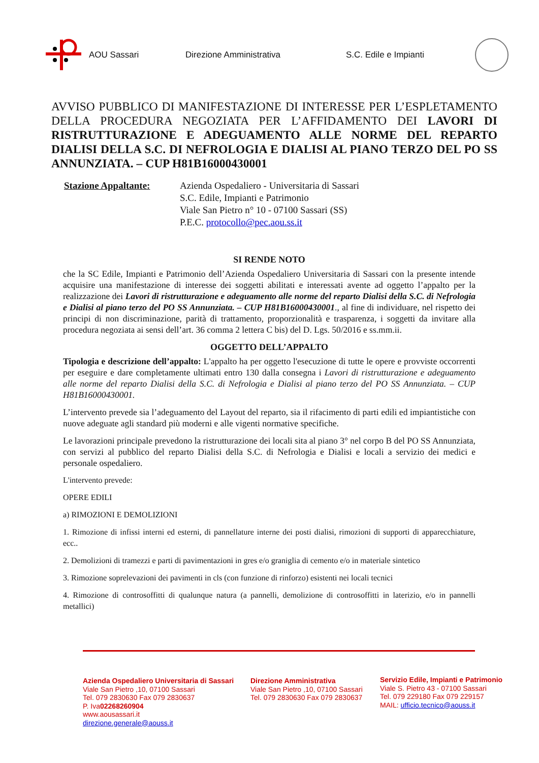AOU Sassari Direzione Amministrativa S.C. Edile e Impianti
AVVISO PUBBLICO DI MANIFESTAZIONE DI INTERESSE PER L’ESPLETAMENTO DELLA PROCEDURA NEGOZIATA PER L’AFFIDAMENTO DEI LAVORI DI RISTRUTTURAZIONE E ADEGUAMENTO ALLE NORME DEL REPARTO DIALISI DELLA S.C. DI NEFROLOGIA E DIALISI AL PIANO TERZO DEL PO SS ANNUNZIATA. – CUP H81B16000430001
Stazione Appaltante: Azienda Ospedaliero - Universitaria di Sassari
S.C. Edile, Impianti e Patrimonio
Viale San Pietro n° 10 - 07100 Sassari (SS)
P.E.C. protocollo@pec.aou.ss.it
SI RENDE NOTO
che la SC Edile, Impianti e Patrimonio dell’Azienda Ospedaliero Universitaria di Sassari con la presente intende acquisire una manifestazione di interesse dei soggetti abilitati e interessati avente ad oggetto l’appalto per la realizzazione dei Lavori di ristrutturazione e adeguamento alle norme del reparto Dialisi della S.C. di Nefrologia e Dialisi al piano terzo del PO SS Annunziata. – CUP H81B16000430001., al fine di individuare, nel rispetto dei principi di non discriminazione, parità di trattamento, proporzionalità e trasparenza, i soggetti da invitare alla procedura negoziata ai sensi dell’art. 36 comma 2 lettera C bis) del D. Lgs. 50/2016 e ss.mm.ii.
OGGETTO DELL’APPALTO
Tipologia e descrizione dell’appalto: L'appalto ha per oggetto l'esecuzione di tutte le opere e provviste occorrenti per eseguire e dare completamente ultimati entro 130 dalla consegna i Lavori di ristrutturazione e adeguamento alle norme del reparto Dialisi della S.C. di Nefrologia e Dialisi al piano terzo del PO SS Annunziata. – CUP H81B16000430001.
L’intervento prevede sia l’adeguamento del Layout del reparto, sia il rifacimento di parti edili ed impiantistiche con nuove adeguate agli standard più moderni e alle vigenti normative specifiche.
Le lavorazioni principale prevedono la ristrutturazione dei locali sita al piano 3° nel corpo B del PO SS Annunziata, con servizi al pubblico del reparto Dialisi della S.C. di Nefrologia e Dialisi e locali a servizio dei medici e personale ospedaliero.
L'intervento prevede:
OPERE EDILI
a) RIMOZIONI E DEMOLIZIONI
1. Rimozione di infissi interni ed esterni, di pannellature interne dei posti dialisi, rimozioni di supporti di apparecchiature, ecc..
2. Demolizioni di tramezzi e parti di pavimentazioni in gres e/o graniglia di cemento e/o in materiale sintetico
3. Rimozione soprelevazioni dei pavimenti in cls (con funzione di rinforzo) esistenti nei locali tecnici
4. Rimozione di controsoffitti di qualunque natura (a pannelli, demolizione di controsoffitti in laterizio, e/o in pannelli metallici)
Azienda Ospedaliero Universitaria di Sassari
Viale San Pietro ,10, 07100 Sassari
Tel. 079 2830630 Fax 079 2830637
P. Iva02268260904
www.aousassari.it
direzione.generale@aouss.it
Direzione Amministrativa
Viale San Pietro ,10, 07100 Sassari
Tel. 079 2830630 Fax 079 2830637
Servizio Edile, Impianti e Patrimonio
Viale S. Pietro 43 - 07100 Sassari
Tel. 079 229180 Fax 079 229157
MAIL: ufficio.tecnico@aouss.it